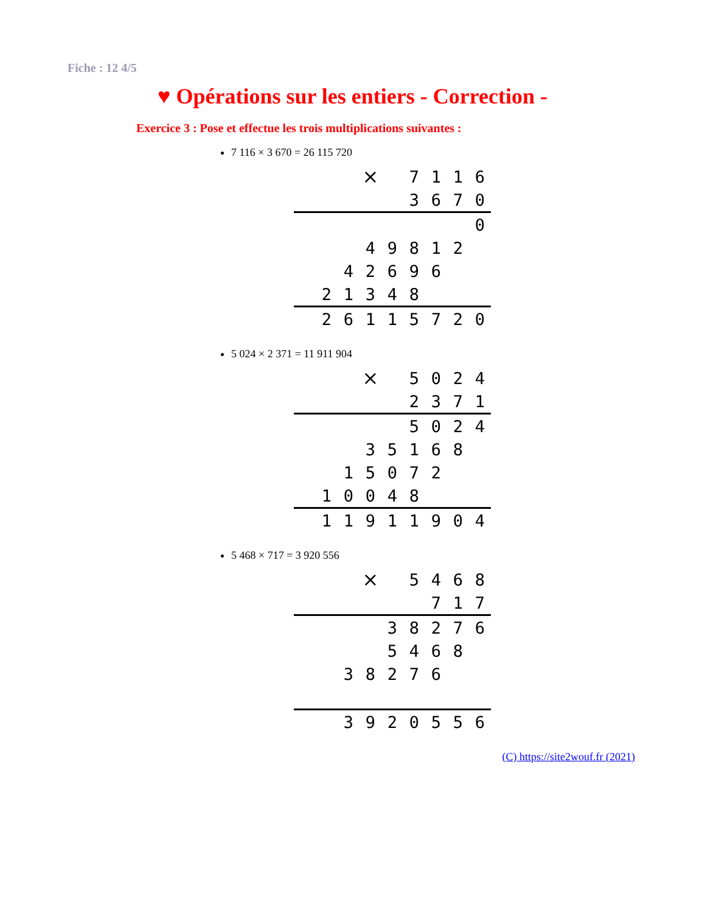Fiche : 12 4/5
♥ Opérations sur les entiers - Correction -
Exercice 3 : Pose et effectue les trois multiplications suivantes :
7 116 × 3 670 = 26 115 720
| | | | × | | 7 | 1 | 1 | 6 |
| | | | | | 3 | 6 | 7 | 0 |
| | | | | | | | | 0 |
| | | | 4 | 9 | 8 | 1 | 2 | |
| | | 4 | 2 | 6 | 9 | 6 | | |
| | 2 | 1 | 3 | 4 | 8 | | | |
| | 2 | 6 | 1 | 1 | 5 | 7 | 2 | 0 |
5 024 × 2 371 = 11 911 904
| | | | × | | 5 | 0 | 2 | 4 |
| | | | | | 2 | 3 | 7 | 1 |
| | | | | | 5 | 0 | 2 | 4 |
| | | | 3 | 5 | 1 | 6 | 8 | |
| | | 1 | 5 | 0 | 7 | 2 | | |
| | 1 | 0 | 0 | 4 | 8 | | | |
| | 1 | 1 | 9 | 1 | 1 | 9 | 0 | 4 |
5 468 × 717 = 3 920 556
| | | | × | | 5 | 4 | 6 | 8 |
| | | | | | | 7 | 1 | 7 |
| | | | | 3 | 8 | 2 | 7 | 6 |
| | | | | 5 | 4 | 6 | 8 | |
| | | 3 | 8 | 2 | 7 | 6 | | |
| | | 3 | 9 | 2 | 0 | 5 | 5 | 6 |
(C) https://site2wouf.fr (2021)